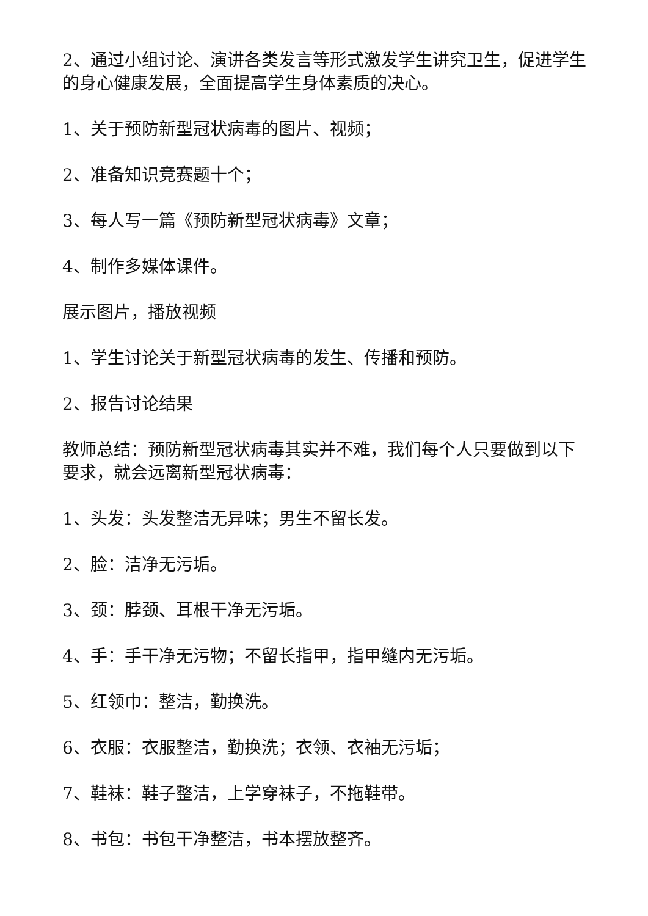2、通过小组讨论、演讲各类发言等形式激发学生讲究卫生，促进学生的身心健康发展，全面提高学生身体素质的决心。
1、关于预防新型冠状病毒的图片、视频；
2、准备知识竞赛题十个；
3、每人写一篇《预防新型冠状病毒》文章；
4、制作多媒体课件。
展示图片，播放视频
1、学生讨论关于新型冠状病毒的发生、传播和预防。
2、报告讨论结果
教师总结：预防新型冠状病毒其实并不难，我们每个人只要做到以下要求，就会远离新型冠状病毒：
1、头发：头发整洁无异味；男生不留长发。
2、脸：洁净无污垢。
3、颈：脖颈、耳根干净无污垢。
4、手：手干净无污物；不留长指甲，指甲缝内无污垢。
5、红领巾：整洁，勤换洗。
6、衣服：衣服整洁，勤换洗；衣领、衣袖无污垢；
7、鞋袜：鞋子整洁，上学穿袜子，不拖鞋带。
8、书包：书包干净整洁，书本摆放整齐。